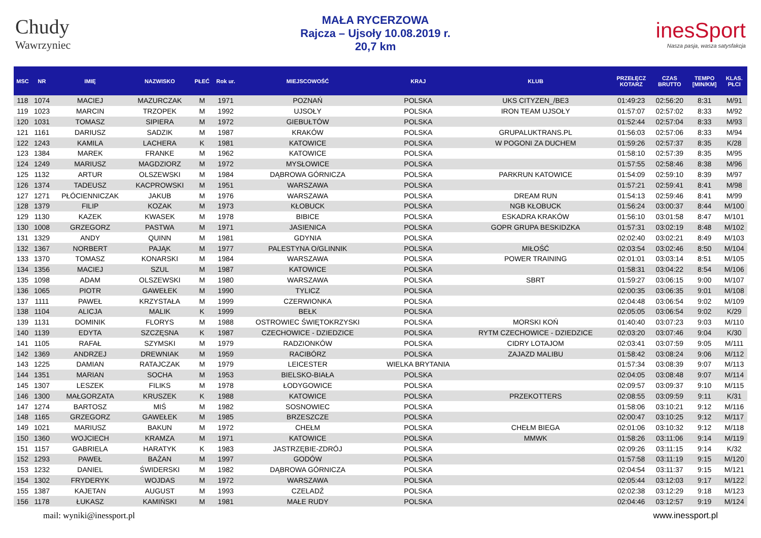Chudy
Wawrzyniec
MAŁA RYCERZOWA
Rajcza – Ujsoły 10.08.2019 r.
20,7 km
inesSport
Nasza pasja, wasza satysfakcja
| MSC | NR | IMIĘ | NAZWISKO | PŁEĆ | Rok ur. | MIEJSCOWOŚĆ | KRAJ | KLUB | PRZEŁĘCZ KOTARZ | CZAS BRUTTO | TEMPO [MIN/KM] | KLAS. PŁCI |
| --- | --- | --- | --- | --- | --- | --- | --- | --- | --- | --- | --- | --- |
| 118 | 1074 | MACIEJ | MAZURCZAK | M | 1971 | POZNAŃ | POLSKA | UKS CITYZEN_/BE3 | 01:49:23 | 02:56:20 | 8:31 | M/91 |
| 119 | 1023 | MARCIN | TRZOPEK | M | 1992 | UJSOŁY | POLSKA | IRON TEAM UJSOŁY | 01:57:07 | 02:57:02 | 8:33 | M/92 |
| 120 | 1031 | TOMASZ | SIPIERA | M | 1972 | GIEBUŁTÓW | POLSKA | | 01:52:44 | 02:57:04 | 8:33 | M/93 |
| 121 | 1161 | DARIUSZ | SADZIK | M | 1987 | KRAKÓW | POLSKA | GRUPALUKTRANS.PL | 01:56:03 | 02:57:06 | 8:33 | M/94 |
| 122 | 1243 | KAMILA | LACHERA | K | 1981 | KATOWICE | POLSKA | W POGONI ZA DUCHEM | 01:59:26 | 02:57:37 | 8:35 | K/28 |
| 123 | 1384 | MAREK | FRANKE | M | 1962 | KATOWICE | POLSKA | | 01:58:10 | 02:57:39 | 8:35 | M/95 |
| 124 | 1249 | MARIUSZ | MAGDZIORZ | M | 1972 | MYSŁOWICE | POLSKA | | 01:57:55 | 02:58:46 | 8:38 | M/96 |
| 125 | 1132 | ARTUR | OLSZEWSKI | M | 1984 | DĄBROWA GÓRNICZA | POLSKA | PARKRUN KATOWICE | 01:54:09 | 02:59:10 | 8:39 | M/97 |
| 126 | 1374 | TADEUSZ | KACPROWSKI | M | 1951 | WARSZAWA | POLSKA | | 01:57:21 | 02:59:41 | 8:41 | M/98 |
| 127 | 1271 | PŁÓCIENNICZAK | JAKUB | M | 1976 | WARSZAWA | POLSKA | DREAM RUN | 01:54:13 | 02:59:46 | 8:41 | M/99 |
| 128 | 1379 | FILIP | KOZAK | M | 1973 | KŁOBUCK | POLSKA | NGB KŁOBUCK | 01:56:24 | 03:00:37 | 8:44 | M/100 |
| 129 | 1130 | KAZEK | KWASEK | M | 1978 | BIBICE | POLSKA | ESKADRA KRAKÓW | 01:56:10 | 03:01:58 | 8:47 | M/101 |
| 130 | 1008 | GRZEGORZ | PASTWA | M | 1971 | JASIENICA | POLSKA | GOPR GRUPA BESKIDZKA | 01:57:31 | 03:02:19 | 8:48 | M/102 |
| 131 | 1329 | ANDY | QUINN | M | 1981 | GDYNIA | POLSKA | | 02:02:40 | 03:02:21 | 8:49 | M/103 |
| 132 | 1367 | NORBERT | PAJĄK | M | 1977 | PALESTYNA O/GLINNIK | POLSKA | MIŁOŚĆ | 02:03:54 | 03:02:46 | 8:50 | M/104 |
| 133 | 1370 | TOMASZ | KONARSKI | M | 1984 | WARSZAWA | POLSKA | POWER TRAINING | 02:01:01 | 03:03:14 | 8:51 | M/105 |
| 134 | 1356 | MACIEJ | SZUL | M | 1987 | KATOWICE | POLSKA | | 01:58:31 | 03:04:22 | 8:54 | M/106 |
| 135 | 1098 | ADAM | OLSZEWSKI | M | 1980 | WARSZAWA | POLSKA | SBRT | 01:59:27 | 03:06:15 | 9:00 | M/107 |
| 136 | 1065 | PIOTR | GAWEŁEK | M | 1990 | TYLICZ | POLSKA | | 02:00:35 | 03:06:35 | 9:01 | M/108 |
| 137 | 1111 | PAWEŁ | KRZYSTAŁA | M | 1999 | CZERWIONKA | POLSKA | | 02:04:48 | 03:06:54 | 9:02 | M/109 |
| 138 | 1104 | ALICJA | MALIK | K | 1999 | BEŁK | POLSKA | | 02:05:05 | 03:06:54 | 9:02 | K/29 |
| 139 | 1131 | DOMINIK | FLORYS | M | 1988 | OSTROWIEC ŚWIĘTOKRZYSKI | POLSKA | MORSKI KOŃ | 01:40:40 | 03:07:23 | 9:03 | M/110 |
| 140 | 1139 | EDYTA | SZCZĘSNA | K | 1987 | CZECHOWICE - DZIEDZICE | POLSKA | RYTM CZECHOWICE - DZIEDZICE | 02:03:20 | 03:07:46 | 9:04 | K/30 |
| 141 | 1105 | RAFAŁ | SZYMSKI | M | 1979 | RADZIONKÓW | POLSKA | CIDRY LOTAJOM | 02:03:41 | 03:07:59 | 9:05 | M/111 |
| 142 | 1369 | ANDRZEJ | DREWNIAK | M | 1959 | RACIBÓRZ | POLSKA | ZAJAZD MALIBU | 01:58:42 | 03:08:24 | 9:06 | M/112 |
| 143 | 1225 | DAMIAN | RATAJCZAK | M | 1979 | LEICESTER | WIELKA BRYTANIA | | 01:57:34 | 03:08:39 | 9:07 | M/113 |
| 144 | 1351 | MARIAN | SOCHA | M | 1953 | BIELSKO-BIAŁA | POLSKA | | 02:04:05 | 03:08:48 | 9:07 | M/114 |
| 145 | 1307 | LESZEK | FILIKS | M | 1978 | ŁODYGOWICE | POLSKA | | 02:09:57 | 03:09:37 | 9:10 | M/115 |
| 146 | 1300 | MAŁGORZATA | KRUSZEK | K | 1988 | KATOWICE | POLSKA | PRZEKOTTERS | 02:08:55 | 03:09:59 | 9:11 | K/31 |
| 147 | 1274 | BARTOSZ | MIŚ | M | 1982 | SOSNOWIEC | POLSKA | | 01:58:06 | 03:10:21 | 9:12 | M/116 |
| 148 | 1165 | GRZEGORZ | GAWEŁEK | M | 1985 | BRZESZCZE | POLSKA | | 02:00:47 | 03:10:25 | 9:12 | M/117 |
| 149 | 1021 | MARIUSZ | BAKUN | M | 1972 | CHEŁM | POLSKA | CHEŁM BIEGA | 02:01:06 | 03:10:32 | 9:12 | M/118 |
| 150 | 1360 | WOJCIECH | KRAMZA | M | 1971 | KATOWICE | POLSKA | MMWK | 01:58:26 | 03:11:06 | 9:14 | M/119 |
| 151 | 1157 | GABRIELA | HARATYK | K | 1983 | JASTRZĘBIE-ZDRÓJ | POLSKA | | 02:09:26 | 03:11:15 | 9:14 | K/32 |
| 152 | 1293 | PAWEŁ | BAŻAN | M | 1997 | GODÓW | POLSKA | | 01:57:58 | 03:11:19 | 9:15 | M/120 |
| 153 | 1232 | DANIEL | ŚWIDERSKI | M | 1982 | DĄBROWA GÓRNICZA | POLSKA | | 02:04:54 | 03:11:37 | 9:15 | M/121 |
| 154 | 1302 | FRYDERYK | WOJDAS | M | 1972 | WARSZAWA | POLSKA | | 02:05:44 | 03:12:03 | 9:17 | M/122 |
| 155 | 1387 | KAJETAN | AUGUST | M | 1993 | CZELADŹ | POLSKA | | 02:02:38 | 03:12:29 | 9:18 | M/123 |
| 156 | 1178 | ŁUKASZ | KAMIŃSKI | M | 1981 | MAŁE RUDY | POLSKA | | 02:04:46 | 03:12:57 | 9:19 | M/124 |
mail: wyniki@inessport.pl www.inessport.pl